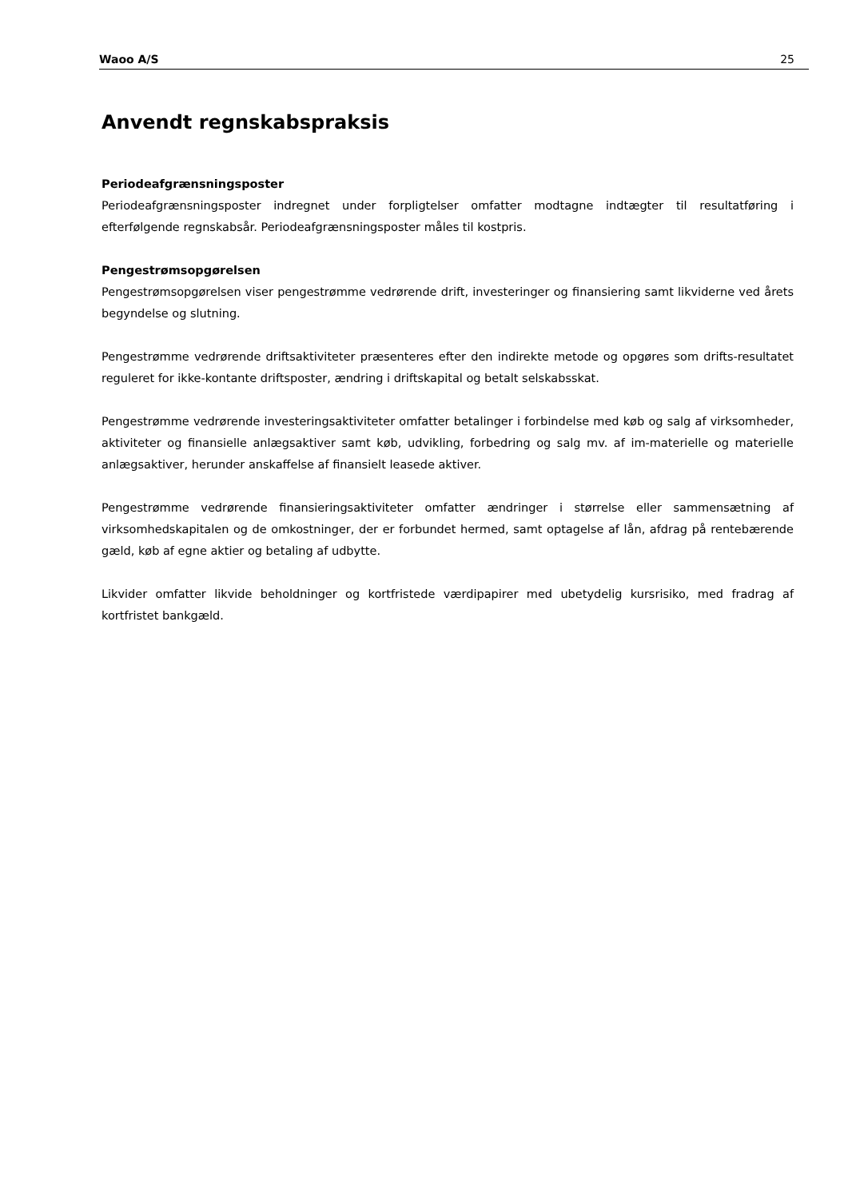Waoo A/S 25
Anvendt regnskabspraksis
Periodeafgrænsningsposter
Periodeafgrænsningsposter indregnet under forpligtelser omfatter modtagne indtægter til resultatføring i efterfølgende regnskabsår. Periodeafgrænsningsposter måles til kostpris.
Pengestrømsopgørelsen
Pengestrømsopgørelsen viser pengestrømme vedrørende drift, investeringer og finansiering samt likviderne ved årets begyndelse og slutning.
Pengestrømme vedrørende driftsaktiviteter præsenteres efter den indirekte metode og opgøres som drifts-resultatet reguleret for ikke-kontante driftsposter, ændring i driftskapital og betalt selskabsskat.
Pengestrømme vedrørende investeringsaktiviteter omfatter betalinger i forbindelse med køb og salg af virksomheder, aktiviteter og finansielle anlægsaktiver samt køb, udvikling, forbedring og salg mv. af im-materielle og materielle anlægsaktiver, herunder anskaffelse af finansielt leasede aktiver.
Pengestrømme vedrørende finansieringsaktiviteter omfatter ændringer i størrelse eller sammensætning af virksomhedskapitalen og de omkostninger, der er forbundet hermed, samt optagelse af lån, afdrag på rentebærende gæld, køb af egne aktier og betaling af udbytte.
Likvider omfatter likvide beholdninger og kortfristede værdipapirer med ubetydelig kursrisiko, med fradrag af kortfristet bankgæld.